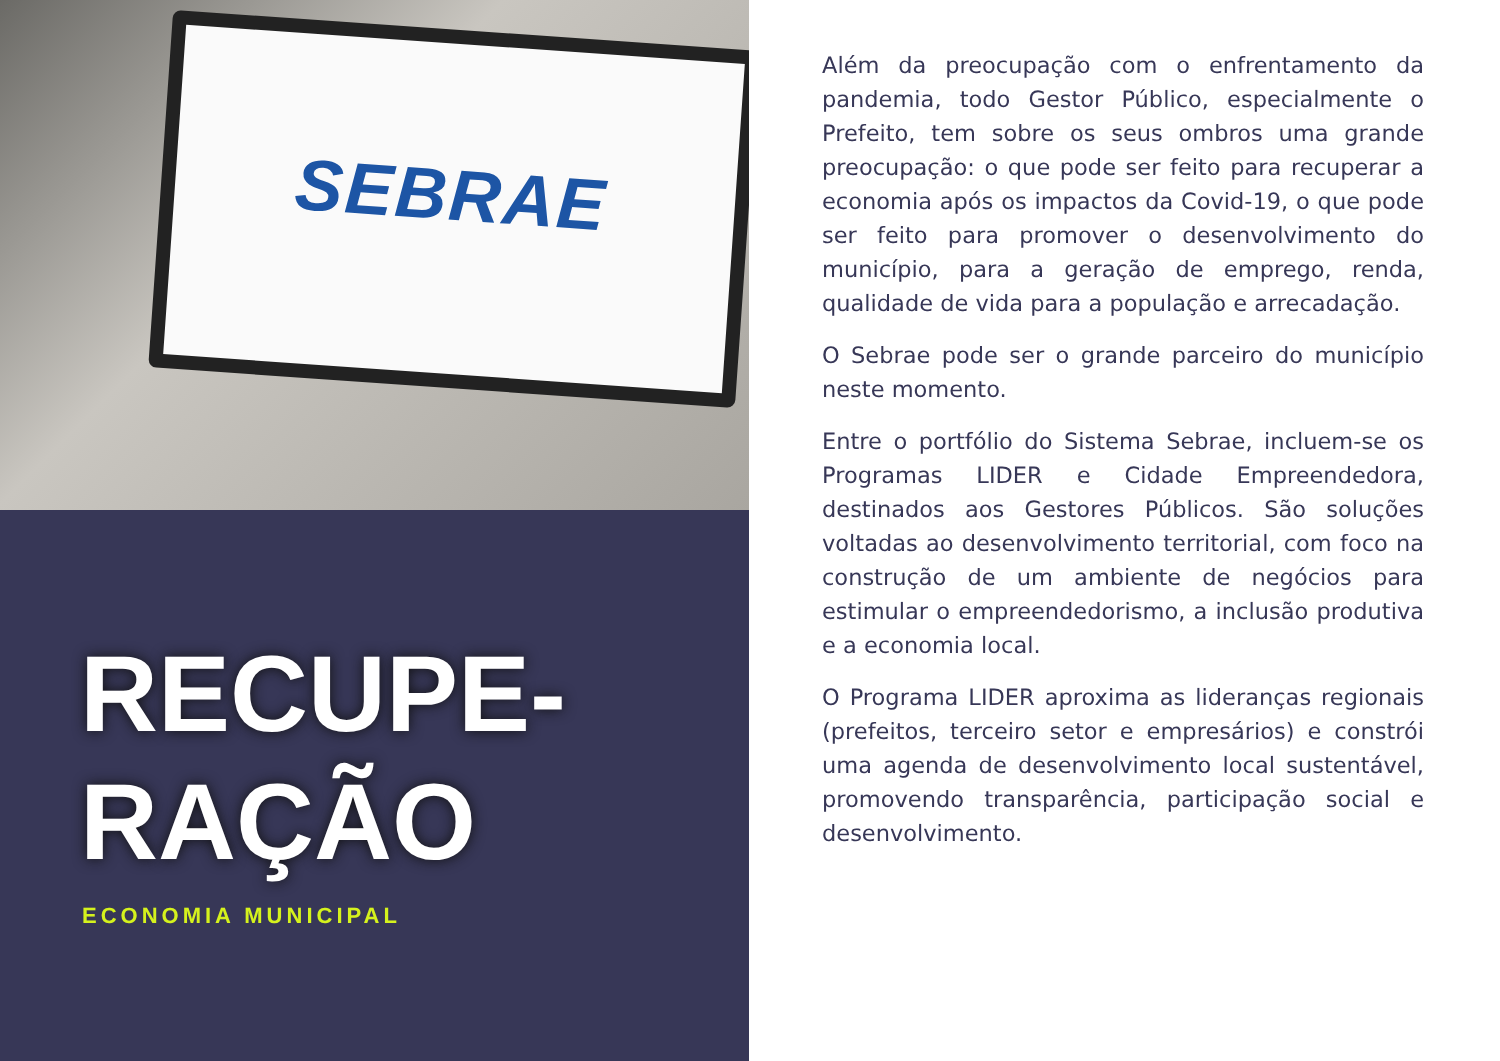SEBRAE
RECUPE-
RAÇÃO
ECONOMIA MUNICIPAL
Além da preocupação com o enfrentamento da pandemia, todo Gestor Público, especialmente o Prefeito, tem sobre os seus ombros uma grande preocupação: o que pode ser feito para recuperar a economia após os impactos da Covid-19, o que pode ser feito para promover o desenvolvimento do município, para a geração de emprego, renda, qualidade de vida para a população e arrecadação.
O Sebrae pode ser o grande parceiro do município neste momento.
Entre o portfólio do Sistema Sebrae, incluem-se os Programas LIDER e Cidade Empreendedora, destinados aos Gestores Públicos. São soluções voltadas ao desenvolvimento territorial, com foco na construção de um ambiente de negócios para estimular o empreendedorismo, a inclusão produtiva e a economia local.
O Programa LIDER aproxima as lideranças regionais (prefeitos, terceiro setor e empresários) e constrói uma agenda de desenvolvimento local sustentável, promovendo transparência, participação social e desenvolvimento.